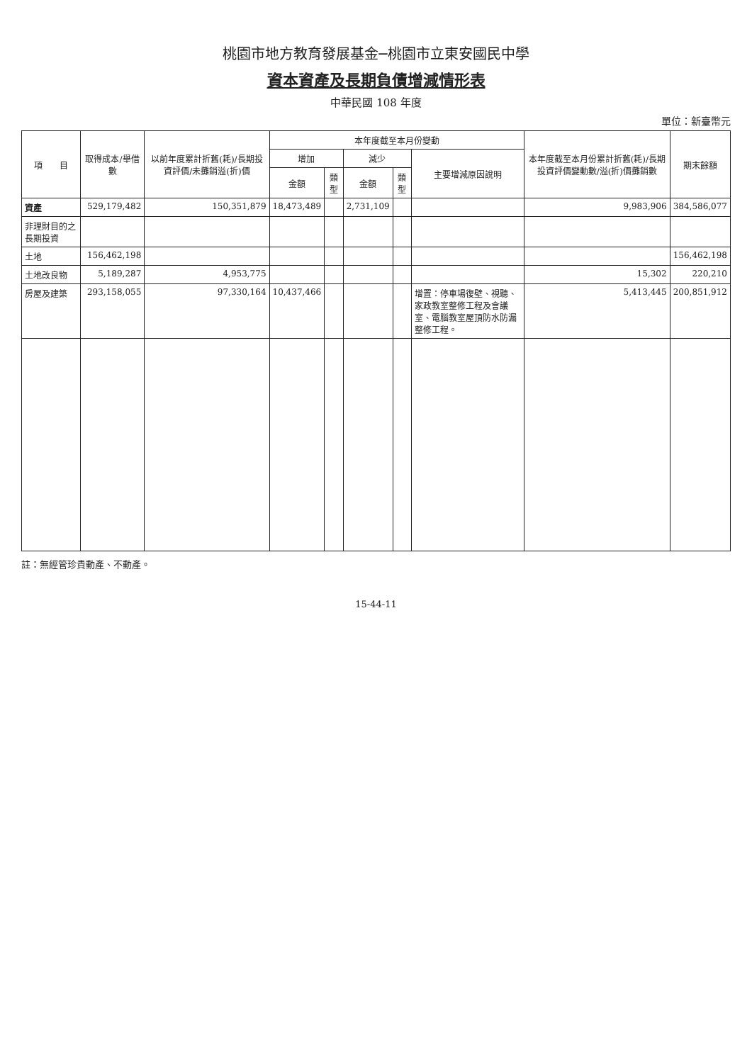桃園市地方教育發展基金─桃園市立東安國民中學
資本資產及長期負債增減情形表
中華民國 108 年度
單位：新臺幣元
| 項 目 | 取得成本/舉借數 | 以前年度累計折舊(耗)/長期投資評價/未攤銷溢(折)價 | 本年度截至本月份變動 | | | | | 本年度截至本月份累計折舊(耗)/長期投資評價變動數/溢(折)價攤銷數 | 期末餘額 |
| --- | --- | --- | --- | --- | --- | --- | --- | --- | --- |
| | | | 增加 | | 減少 | | 主要增減原因說明 | | |
| | | | 金額 | 類型 | 金額 | 類型 | | | |
| 資產 | 529,179,482 | 150,351,879 | 18,473,489 | | 2,731,109 | | | 9,983,906 | 384,586,077 |
| 非理財目的之長期投資 | | | | | | | | | |
| 土地 | 156,462,198 | | | | | | | | 156,462,198 |
| 土地改良物 | 5,189,287 | 4,953,775 | | | | | | 15,302 | 220,210 |
| 房屋及建築 | 293,158,055 | 97,330,164 | 10,437,466 | | | | 增置：停車場復壁、視聽、家政教室整修工程及會議室、電腦教室屋頂防水防漏整修工程。 | 5,413,445 | 200,851,912 |
註：無經管珍貴動產、不動產。
15-44-11